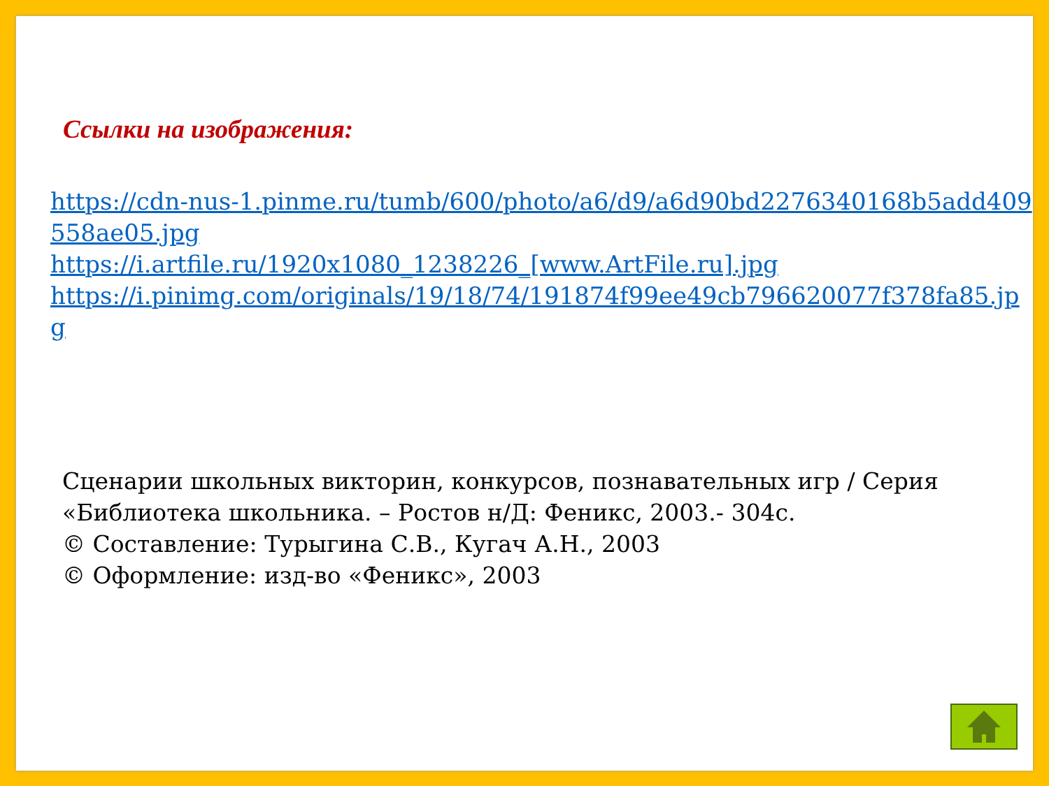Ссылки на изображения:
https://cdn-nus-1.pinme.ru/tumb/600/photo/a6/d9/a6d90bd2276340168b5add409558ae05.jpg
https://i.artfile.ru/1920x1080_1238226_[www.ArtFile.ru].jpg
https://i.pinimg.com/originals/19/18/74/191874f99ee49cb796620077f378fa85.jpg
Сценарии школьных викторин, конкурсов, познавательных игр / Серия «Библиотека школьника. – Ростов н/Д: Феникс, 2003.- 304с.
© Составление: Турыгина С.В., Кугач А.Н., 2003
© Оформление: изд-во «Феникс», 2003